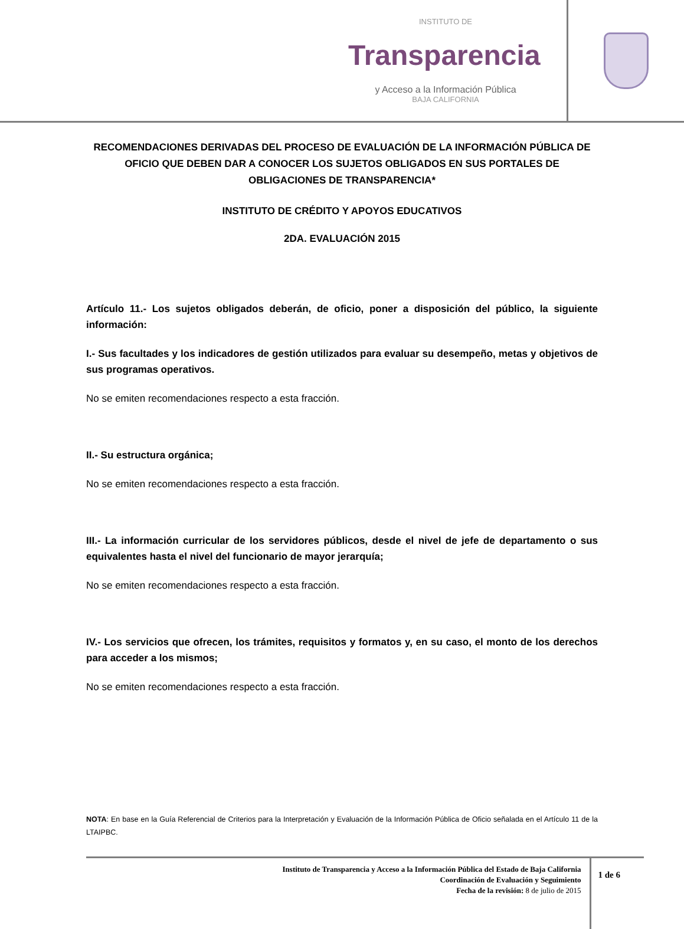INSTITUTO DE
Transparencia
y Acceso a la Información Pública
BAJA CALIFORNIA
RECOMENDACIONES DERIVADAS DEL PROCESO DE EVALUACIÓN DE LA INFORMACIÓN PÚBLICA DE OFICIO QUE DEBEN DAR A CONOCER LOS SUJETOS OBLIGADOS EN SUS PORTALES DE OBLIGACIONES DE TRANSPARENCIA*
INSTITUTO DE CRÉDITO Y APOYOS EDUCATIVOS
2DA. EVALUACIÓN 2015
Artículo 11.- Los sujetos obligados deberán, de oficio, poner a disposición del público, la siguiente información:
I.- Sus facultades y los indicadores de gestión utilizados para evaluar su desempeño, metas y objetivos de sus programas operativos.
No se emiten recomendaciones respecto a esta fracción.
II.- Su estructura orgánica;
No se emiten recomendaciones respecto a esta fracción.
III.- La información curricular de los servidores públicos, desde el nivel de jefe de departamento o sus equivalentes hasta el nivel del funcionario de mayor jerarquía;
No se emiten recomendaciones respecto a esta fracción.
IV.- Los servicios que ofrecen, los trámites, requisitos y formatos y, en su caso, el monto de los derechos para acceder a los mismos;
No se emiten recomendaciones respecto a esta fracción.
NOTA: En base en la Guía Referencial de Criterios para la Interpretación y Evaluación de la Información Pública de Oficio señalada en el Artículo 11 de la LTAIPBC.
Instituto de Transparencia y Acceso a la Información Pública del Estado de Baja California
Coordinación de Evaluación y Seguimiento
Fecha de la revisión: 8 de julio de 2015
1 de 6